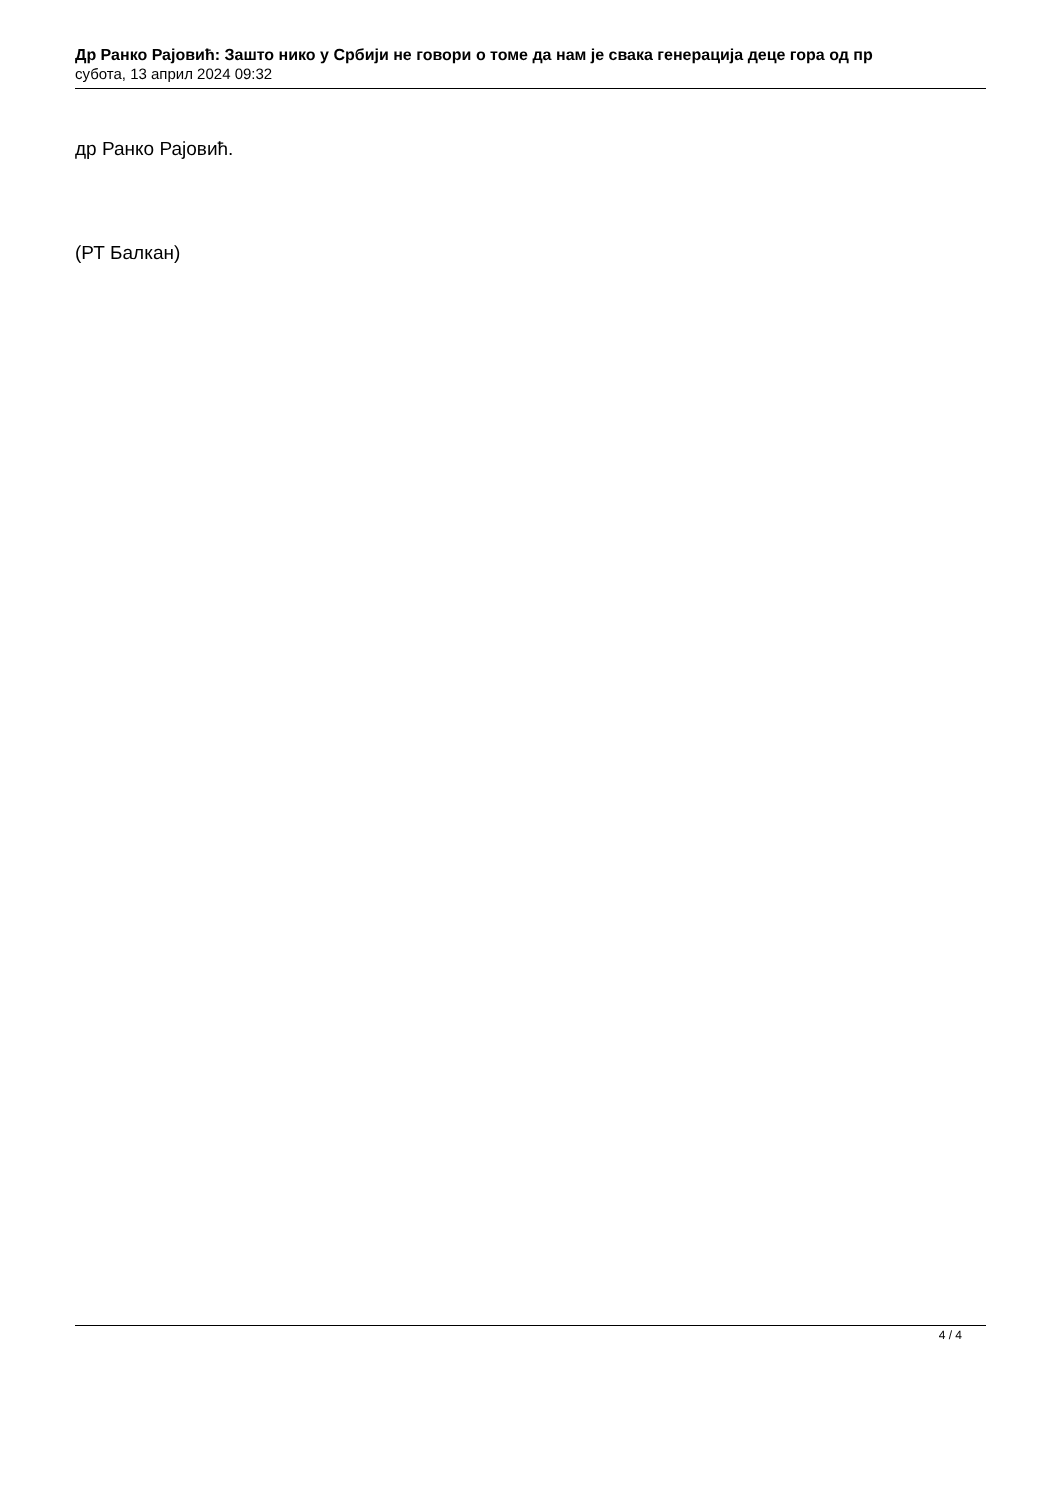Др Ранко Рајовић: Зашто нико у Србији не говори о томе да нам је свака генерација деце гора од пр
субота, 13 април 2024 09:32
др Ранко Рајовић.
(РТ Балкан)
4 / 4